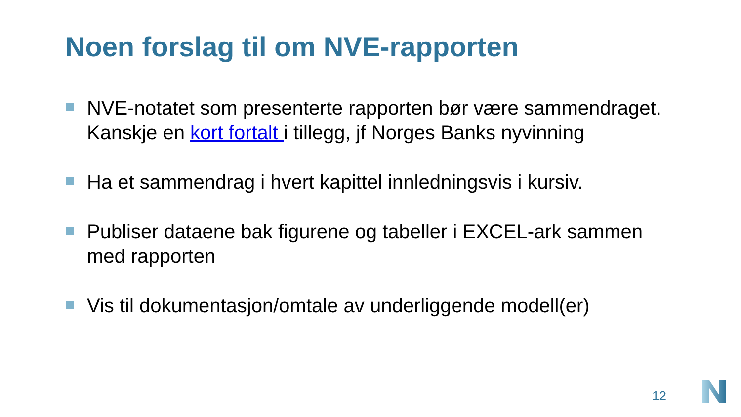Noen forslag til om NVE-rapporten
NVE-notatet som presenterte rapporten bør være sammendraget. Kanskje en kort fortalt i tillegg, jf Norges Banks nyvinning
Ha et sammendrag i hvert kapittel innledningsvis i kursiv.
Publiser dataene bak figurene og tabeller i EXCEL-ark sammen med rapporten
Vis til dokumentasjon/omtale av underliggende modell(er)
12